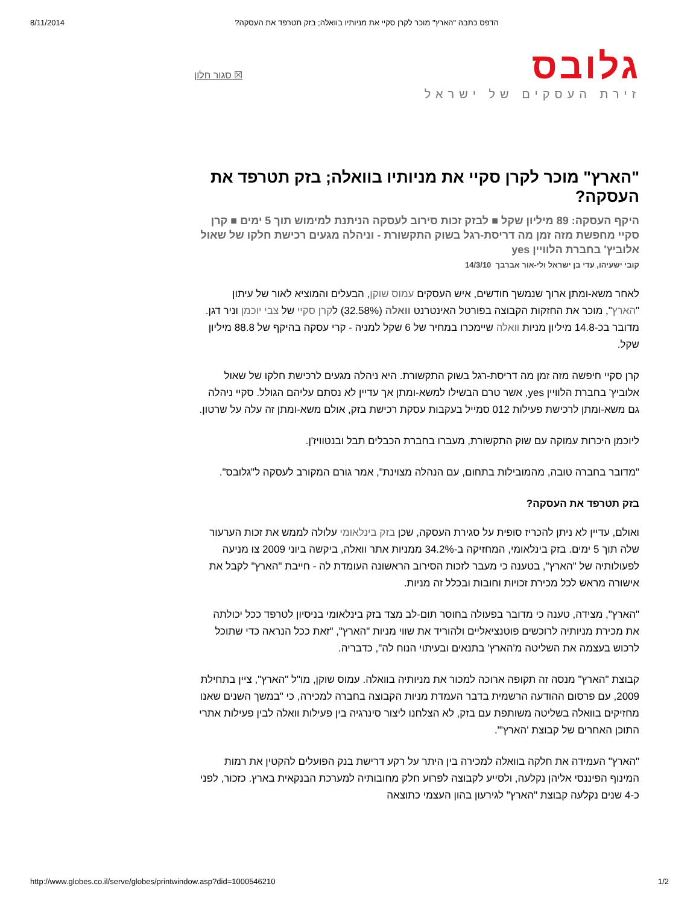8/11/2014 הדפס כתבה "הארץ" מוכר לקרן סקיי את מניותיו בוואלה; בזק תטרפד את העסקה?
☒ סגור חלון
גלובס
זירת העסקים של ישראל
"הארץ" מוכר לקרן סקיי את מניותיו בוואלה; בזק תטרפד את העסקה?
היקף העסקה: 89 מיליון שקל ■ לבזק זכות סירוב לעסקה הניתנת למימוש תוך 5 ימים ■ קרן סקיי מחפשת מזה זמן מה דריסת-רגל בשוק התקשורת - וניהלה מגעים רכישת חלקו של שאול אלוביץ' בחברת הלוויין yes
קובי ישעיהו, עדי בן ישראל ולי-אור אברבך 14/3/10
לאחר משא-ומתן ארוך שנמשך חודשים, איש העסקים עמוס שוקן, הבעלים והמוציא לאור של עיתון "הארץ", מוכר את החזקות הקבוצה בפורטל האינטרנט וואלה (32.58%) לקרן סקיי של צבי יוכמן וניר דגן. מדובר בכ-14.8 מיליון מניות וואלה שיימכרו במחיר של 6 שקל למניה - קרי עסקה בהיקף של 88.8 מיליון שקל.
קרן סקיי חיפשה מזה זמן מה דריסת-רגל בשוק התקשורת. היא ניהלה מגעים לרכישת חלקו של שאול אלוביץ' בחברת הלוויין yes, אשר טרם הבשילו למשא-ומתן אך עדיין לא נסתם עליהם הגולל. סקיי ניהלה גם משא-ומתן לרכישת פעילות 012 סמייל בעקבות עסקת רכישת בזק, אולם משא-ומתן זה עלה על שרטון.
ליוכמן היכרות עמוקה עם שוק התקשורת, מעברו בחברת הכבלים תבל ובנטוויז'ן.
"מדובר בחברה טובה, מהמובילות בתחום, עם הנהלה מצוינת", אמר גורם המקורב לעסקה ל"גלובס".
בזק תטרפד את העסקה?
ואולם, עדיין לא ניתן להכריז סופית על סגירת העסקה, שכן בזק בינלאומי עלולה לממש את זכות הערעור שלה תוך 5 ימים. בזק בינלאומי, המחזיקה ב-34.2% ממניות אתר וואלה, ביקשה ביוני 2009 צו מניעה לפעולותיה של "הארץ", בטענה כי מעבר לזכות הסירוב הראשונה העומדת לה - חייבת "הארץ" לקבל את אישורה מראש לכל מכירת זכויות וחובות ובכלל זה מניות.
"הארץ", מצידה, טענה כי מדובר בפעולה בחוסר תום-לב מצד בזק בינלאומי בניסיון לטרפד ככל יכולתה את מכירת מניותיה לרוכשים פוטנציאליים ולהוריד את שווי מניות "הארץ", "זאת ככל הנראה כדי שתוכל לרכוש בעצמה את השליטה מ'הארץ' בתנאים ובעיתוי הנוח לה", כדבריה.
קבוצת "הארץ" מנסה זה תקופה ארוכה למכור את מניותיה בוואלה. עמוס שוקן, מו"ל "הארץ", ציין בתחילת 2009, עם פרסום ההודעה הרשמית בדבר העמדת מניות הקבוצה בחברה למכירה, כי "במשך השנים שאנו מחזיקים בוואלה בשליטה משותפת עם בזק, לא הצלחנו ליצור סינרגיה בין פעילות וואלה לבין פעילות אתרי התוכן האחרים של קבוצת 'הארץ'".
"הארץ" העמידה את חלקה בוואלה למכירה בין היתר על רקע דרישת בנק הפועלים להקטין את רמות המינוף הפיננסי אליהן נקלעה, ולסייע לקבוצה לפרוע חלק מחובותיה למערכת הבנקאית בארץ. כזכור, לפני כ-4 שנים נקלעה קבוצת "הארץ" לגירעון בהון העצמי כתוצאה
http://www.globes.co.il/serve/globes/printwindow.asp?did=1000546210 1/2